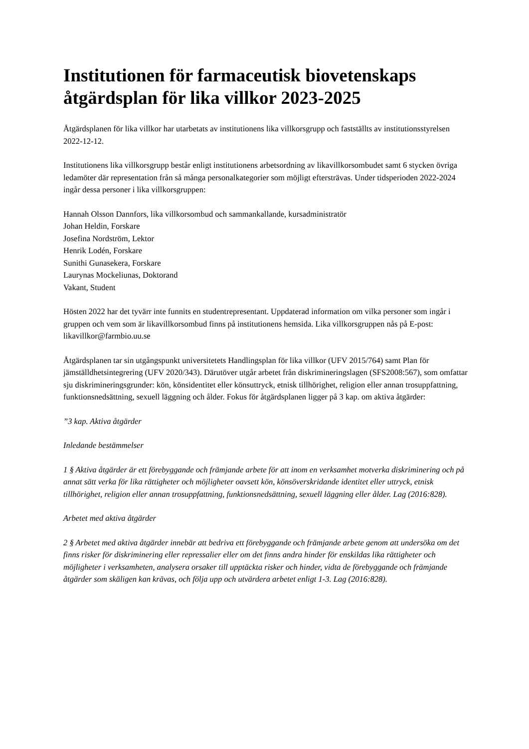Institutionen för farmaceutisk biovetenskaps åtgärdsplan för lika villkor 2023-2025
Åtgärdsplanen för lika villkor har utarbetats av institutionens lika villkorsgrupp och fastställts av institutionsstyrelsen 2022-12-12.
Institutionens lika villkorsgrupp består enligt institutionens arbetsordning av likavillkorsombudet samt 6 stycken övriga ledamöter där representation från så många personalkategorier som möjligt eftersträvas. Under tidsperioden 2022-2024 ingår dessa personer i lika villkorsgruppen:
Hannah Olsson Dannfors, lika villkorsombud och sammankallande, kursadministratör
Johan Heldin, Forskare
Josefina Nordström, Lektor
Henrik Lodén, Forskare
Sunithi Gunasekera, Forskare
Laurynas Mockeliunas, Doktorand
Vakant, Student
Hösten 2022 har det tyvärr inte funnits en studentrepresentant. Uppdaterad information om vilka personer som ingår i gruppen och vem som är likavillkorsombud finns på institutionens hemsida. Lika villkorsgruppen nås på E-post: likavillkor@farmbio.uu.se
Åtgärdsplanen tar sin utgångspunkt universitetets Handlingsplan för lika villkor (UFV 2015/764) samt Plan för jämställdhetsintegrering (UFV 2020/343). Därutöver utgår arbetet från diskrimineringslagen (SFS2008:567), som omfattar sju diskrimineringsgrunder: kön, könsidentitet eller könsuttryck, etnisk tillhörighet, religion eller annan trosuppfattning, funktionsnedsättning, sexuell läggning och ålder. Fokus för åtgärdsplanen ligger på 3 kap. om aktiva åtgärder:
”3 kap. Aktiva åtgärder
Inledande bestämmelser
1 § Aktiva åtgärder är ett förebyggande och främjande arbete för att inom en verksamhet motverka diskriminering och på annat sätt verka för lika rättigheter och möjligheter oavsett kön, könsöverskridande identitet eller uttryck, etnisk tillhörighet, religion eller annan trosuppfattning, funktionsnedsättning, sexuell läggning eller ålder. Lag (2016:828).
Arbetet med aktiva åtgärder
2 § Arbetet med aktiva åtgärder innebär att bedriva ett förebyggande och främjande arbete genom att undersöka om det finns risker för diskriminering eller repressalier eller om det finns andra hinder för enskildas lika rättigheter och möjligheter i verksamheten, analysera orsaker till upptäckta risker och hinder, vidta de förebyggande och främjande åtgärder som skäligen kan krävas, och följa upp och utvärdera arbetet enligt 1-3. Lag (2016:828).